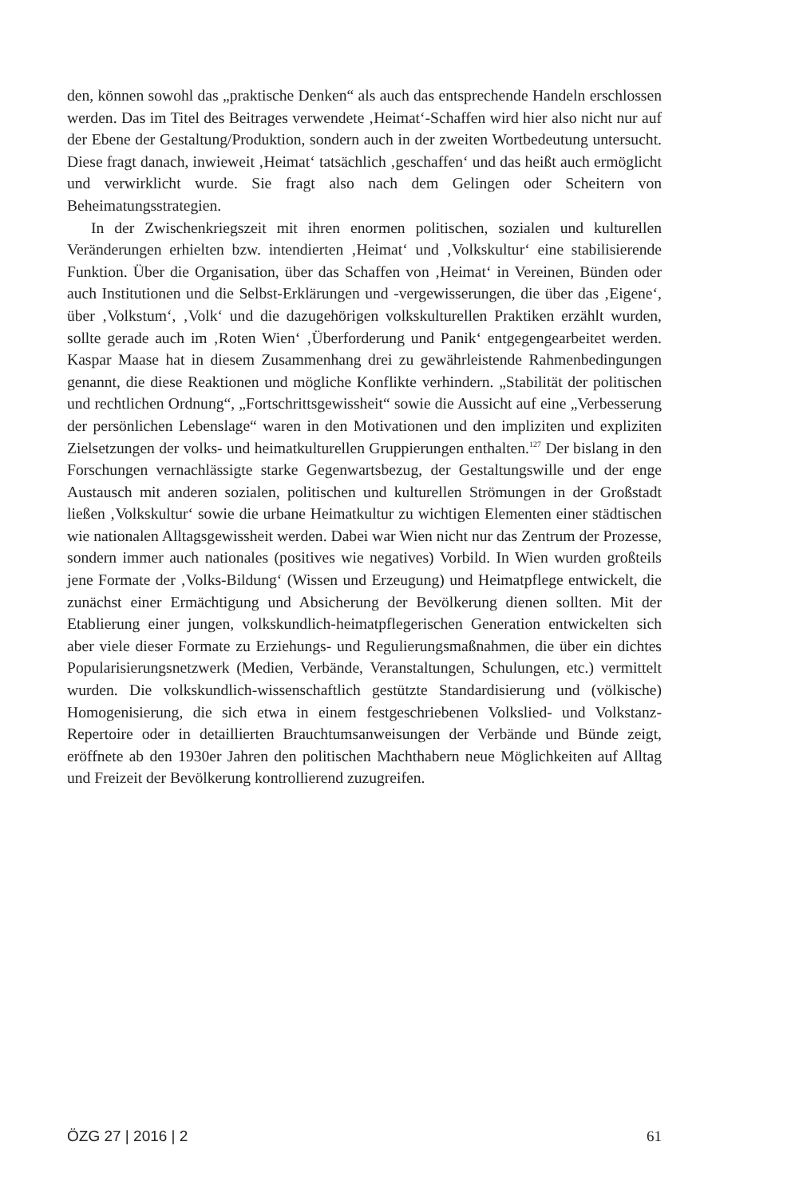den, können sowohl das „praktische Denken“ als auch das entsprechende Handeln erschlossen werden. Das im Titel des Beitrages verwendete ‚Heimat‘-Schaffen wird hier also nicht nur auf der Ebene der Gestaltung/Produktion, sondern auch in der zweiten Wortbedeutung untersucht. Diese fragt danach, inwieweit ‚Heimat‘ tatsächlich ‚geschaffen‘ und das heißt auch ermöglicht und verwirklicht wurde. Sie fragt also nach dem Gelingen oder Scheitern von Beheimatungsstrategien.
In der Zwischenkriegszeit mit ihren enormen politischen, sozialen und kulturellen Veränderungen erhielten bzw. intendierten ‚Heimat‘ und ‚Volkskultur‘ eine stabilisierende Funktion. Über die Organisation, über das Schaffen von ‚Heimat‘ in Vereinen, Bünden oder auch Institutionen und die Selbst-Erklärungen und -vergewisserungen, die über das ‚Eigene‘, über ‚Volkstum‘, ‚Volk‘ und die dazugehörigen volkskulturellen Praktiken erzählt wurden, sollte gerade auch im ‚Roten Wien‘ ‚Überforderung und Panik‘ entgegengearbeitet werden. Kaspar Maase hat in diesem Zusammenhang drei zu gewährleistende Rahmenbedingungen genannt, die diese Reaktionen und mögliche Konflikte verhindern. „Stabilität der politischen und rechtlichen Ordnung“, „Fortschrittsgewissheit“ sowie die Aussicht auf eine „Verbesserung der persönlichen Lebenslage“ waren in den Motivationen und den impliziten und expliziten Zielsetzungen der volks- und heimatkulturellen Gruppierungen enthalten.<sup>127</sup> Der bislang in den Forschungen vernachlässigte starke Gegenwartsbezug, der Gestaltungswille und der enge Austausch mit anderen sozialen, politischen und kulturellen Strömungen in der Großstadt ließen ‚Volkskultur‘ sowie die urbane Heimatkultur zu wichtigen Elementen einer städtischen wie nationalen Alltagsgewissheit werden. Dabei war Wien nicht nur das Zentrum der Prozesse, sondern immer auch nationales (positives wie negatives) Vorbild. In Wien wurden großteils jene Formate der ‚Volks-Bildung‘ (Wissen und Erzeugung) und Heimatpflege entwickelt, die zunächst einer Ermächtigung und Absicherung der Bevölkerung dienen sollten. Mit der Etablierung einer jungen, volkskundlich-heimatpflegerischen Generation entwickelten sich aber viele dieser Formate zu Erziehungs- und Regulierungsmaßnahmen, die über ein dichtes Popularisierungsnetzwerk (Medien, Verbände, Veranstaltungen, Schulungen, etc.) vermittelt wurden. Die volkskundlich-wissenschaftlich gestützte Standardisierung und (völkische) Homogenisierung, die sich etwa in einem festgeschriebenen Volkslied- und Volkstanz-Repertoire oder in detaillierten Brauchtumsanweisungen der Verbände und Bünde zeigt, eröffnete ab den 1930er Jahren den politischen Machthabern neue Möglichkeiten auf Alltag und Freizeit der Bevölkerung kontrollierend zuzugreifen.
ÖZG 27 | 2016 | 2 61